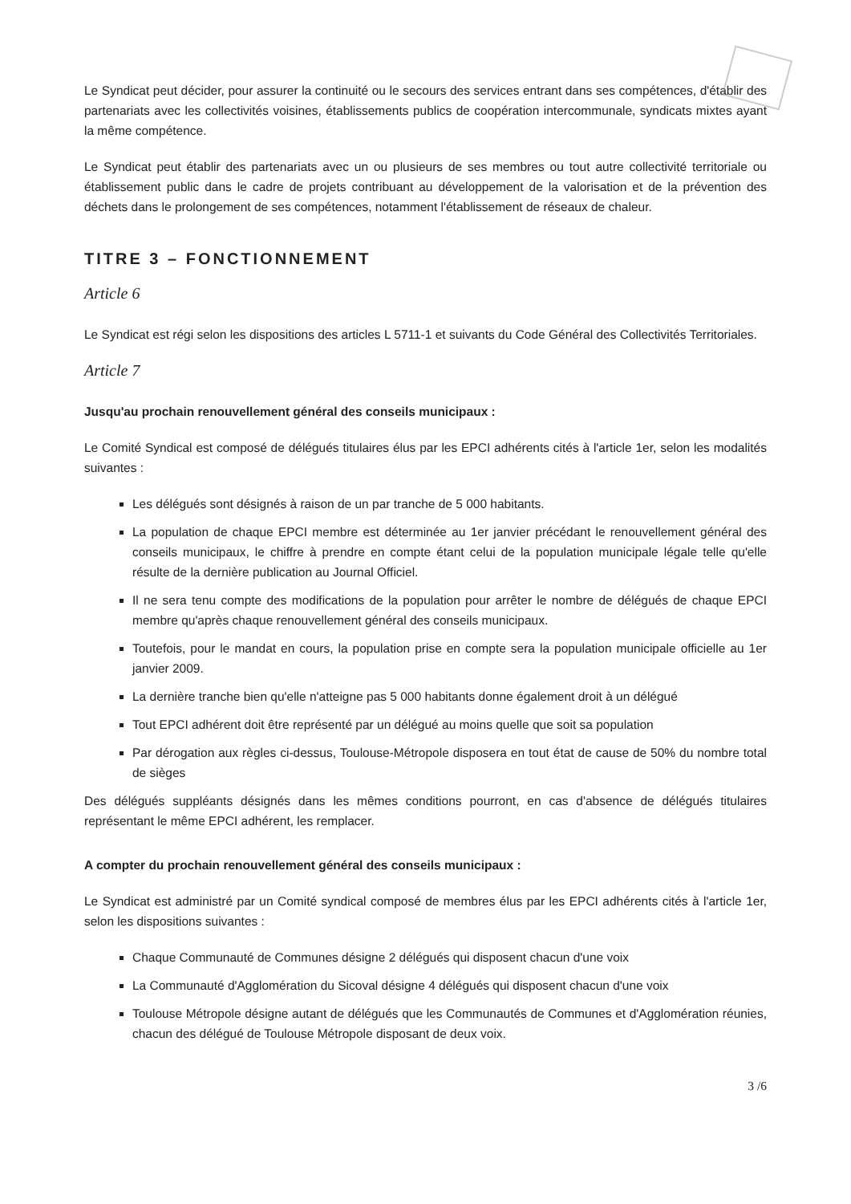Le Syndicat peut décider, pour assurer la continuité ou le secours des services entrant dans ses compétences, d'établir des partenariats avec les collectivités voisines, établissements publics de coopération intercommunale, syndicats mixtes ayant la même compétence.
Le Syndicat peut établir des partenariats avec un ou plusieurs de ses membres ou tout autre collectivité territoriale ou établissement public dans le cadre de projets contribuant au développement de la valorisation et de la prévention des déchets dans le prolongement de ses compétences, notamment l'établissement de réseaux de chaleur.
TITRE 3 – FONCTIONNEMENT
Article 6
Le Syndicat est régi selon les dispositions des articles L 5711-1 et suivants du Code Général des Collectivités Territoriales.
Article 7
Jusqu'au prochain renouvellement général des conseils municipaux :
Le Comité Syndical est composé de délégués titulaires élus par les EPCI adhérents cités à l'article 1er, selon les modalités suivantes :
Les délégués sont désignés à raison de un par tranche de 5 000 habitants.
La population de chaque EPCI membre est déterminée au 1er janvier précédant le renouvellement général des conseils municipaux, le chiffre à prendre en compte étant celui de la population municipale légale telle qu'elle résulte de la dernière publication au Journal Officiel.
Il ne sera tenu compte des modifications de la population pour arrêter le nombre de délégués de chaque EPCI membre qu'après chaque renouvellement général des conseils municipaux.
Toutefois, pour le mandat en cours, la population prise en compte sera la population municipale officielle au 1er janvier 2009.
La dernière tranche bien qu'elle n'atteigne pas 5 000 habitants donne également droit à un délégué
Tout EPCI adhérent doit être représenté par un délégué au moins quelle que soit sa population
Par dérogation aux règles ci-dessus, Toulouse-Métropole disposera en tout état de cause de 50% du nombre total de sièges
Des délégués suppléants désignés dans les mêmes conditions pourront, en cas d'absence de délégués titulaires représentant le même EPCI adhérent, les remplacer.
A compter du prochain renouvellement général des conseils municipaux :
Le Syndicat est administré par un Comité syndical composé de membres élus par les EPCI adhérents cités à l'article 1er, selon les dispositions suivantes :
Chaque Communauté de Communes désigne 2 délégués qui disposent chacun d'une voix
La Communauté d'Agglomération du Sicoval désigne 4 délégués qui disposent chacun d'une voix
Toulouse Métropole désigne autant de délégués que les Communautés de Communes et d'Agglomération réunies, chacun des délégué de Toulouse Métropole disposant de deux voix.
3 /6